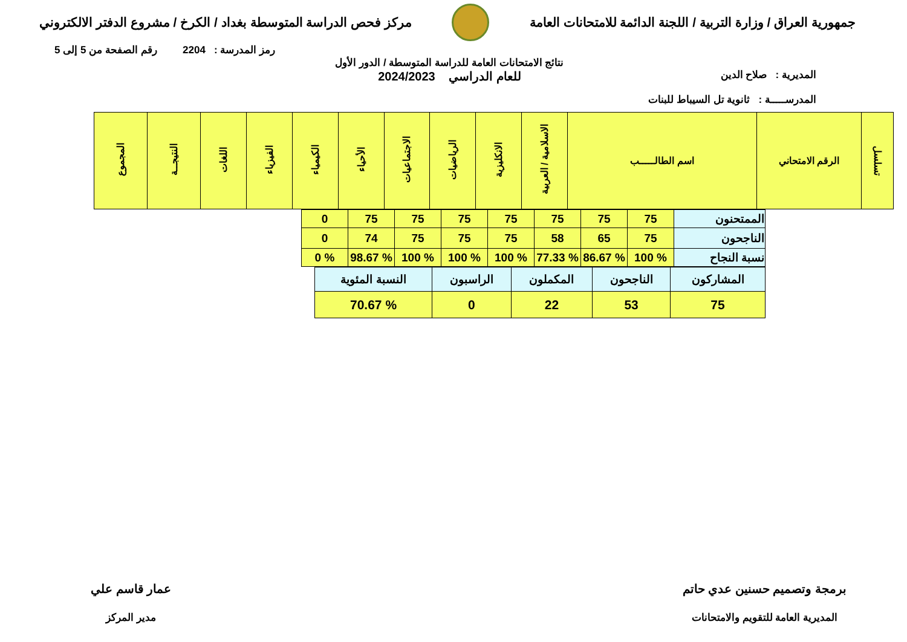جمهورية العراق / وزارة التربية / اللجنة الدائمة للامتحانات العامة
مركز فحص الدراسة المتوسطة بغداد / الكرخ / مشروع الدفتر الالكتروني
رمز المدرسة : 2204 رقم الصفحة من 5 إلى 5
المديرية : صلاح الدين
المدرســـــة : ثانوية تل السيباط للبنات
نتائج الامتحانات العامة للدراسة المتوسطة / الدور الأول
للعام الدراسي 2024/2023
| تسلسل | الرقم الامتحاني | اسم الطالـــــب | الاسلامية / العربية | الانكليزية | الرياضيات | الاجتماعيات | الأحياء | الكيمياء | الفيزياء | اللغات | النتيجــة | المجموع |
| --- | --- | --- | --- | --- | --- | --- | --- | --- | --- | --- | --- | --- |
| الممتحنون | 75 | 75 | 75 | 75 | 75 | 75 | 75 | 0 |
| الناجحون | 75 | 65 | 58 | 75 | 75 | 75 | 74 | 0 |
| نسبة النجاح | % 100 | % 86.67 | % 77.33 | % 100 | % 100 | % 100 | % 98.67 | % 0 |
| المشاركون | الناجحون | المكملون | الراسبون | النسبة المئوية |
| 75 | 53 | 22 | 0 | % 70.67 |
برمجة وتصميم حسنين عدي حاتم
المديرية العامة للتقويم والامتحانات
عمار قاسم علي
مدير المركز